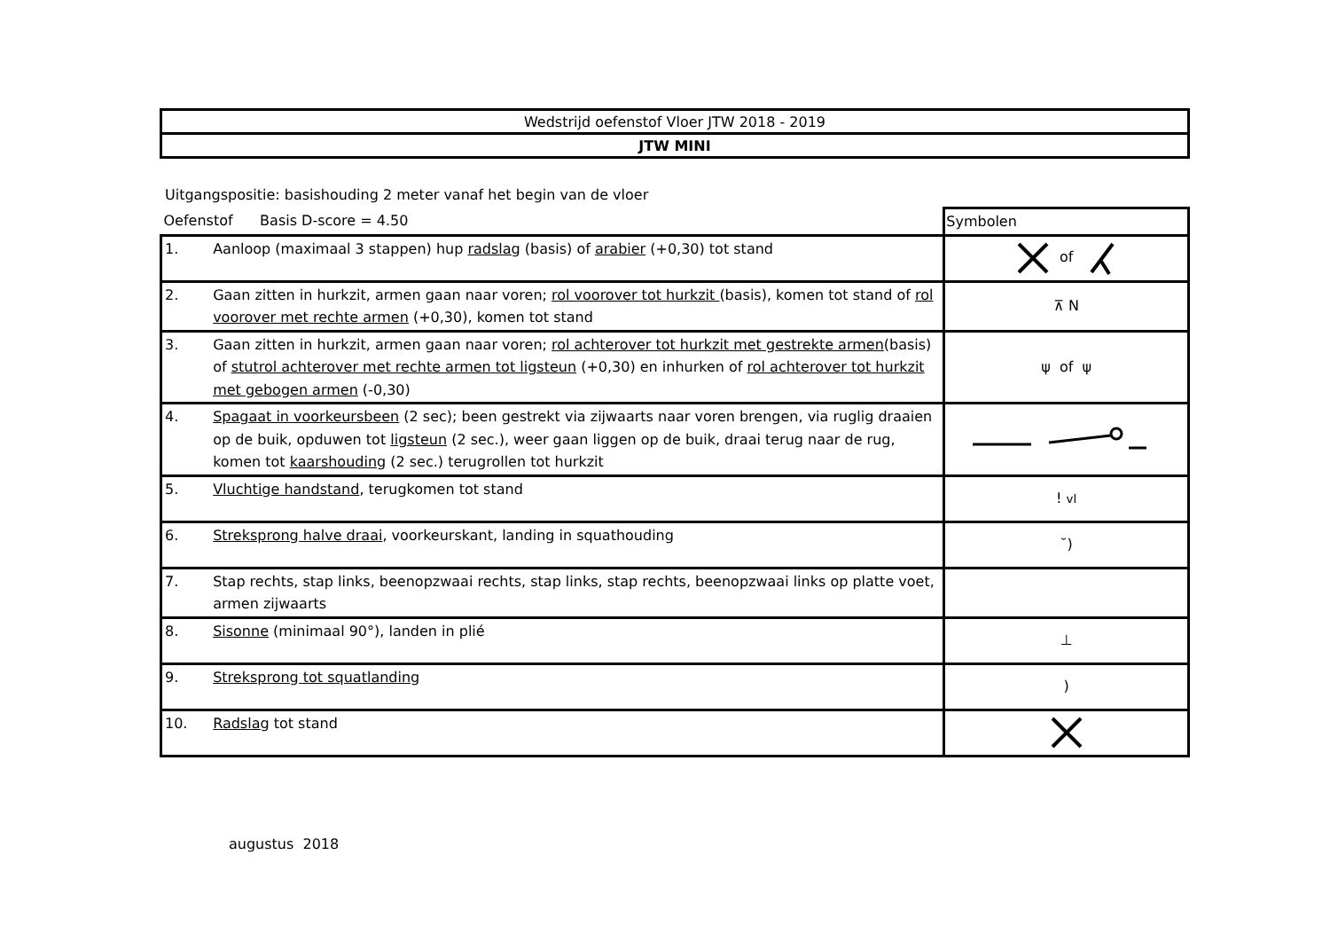| Wedstrijd oefenstof Vloer JTW 2018 - 2019 |
| JTW MINI |
Uitgangspositie: basishouding 2 meter vanaf het begin van de vloer
| Oefenstof Basis D-score = 4.50 | | Symbolen |
| 1. | Aanloop (maximaal 3 stappen) hup radslag (basis) of arabier (+0,30) tot stand | of |
| 2. | Gaan zitten in hurkzit, armen gaan naar voren; rol voorover tot hurkzit (basis), komen tot stand of rol voorover met rechte armen (+0,30), komen tot stand | ⊼ N |
| 3. | Gaan zitten in hurkzit, armen gaan naar voren; rol achterover tot hurkzit met gestrekte armen (basis) of stutrol achterover met rechte armen tot ligsteun (+0,30) en inhurken of rol achterover tot hurkzit met gebogen armen (-0,30) | ψ of ψ |
| 4. | Spagaat in voorkeursbeen (2 sec); been gestrekt via zijwaarts naar voren brengen, via ruglig draaien op de buik, opduwen tot ligsteun (2 sec.), weer gaan liggen op de buik, draai terug naar de rug, komen tot kaarshouding (2 sec.) terugrollen tot hurkzit | |
| 5. | Vluchtige handstand , terugkomen tot stand | ! vl |
| 6. | Streksprong halve draai , voorkeurskant, landing in squathouding | ˘) |
| 7. | Stap rechts, stap links, beenopzwaai rechts, stap links, stap rechts, beenopzwaai links op platte voet, armen zijwaarts | |
| 8. | Sisonne (minimaal 90°), landen in plié | ⊥ |
| 9. | Streksprong tot squatlanding | ) |
| 10. | Radslag tot stand | |
augustus 2018